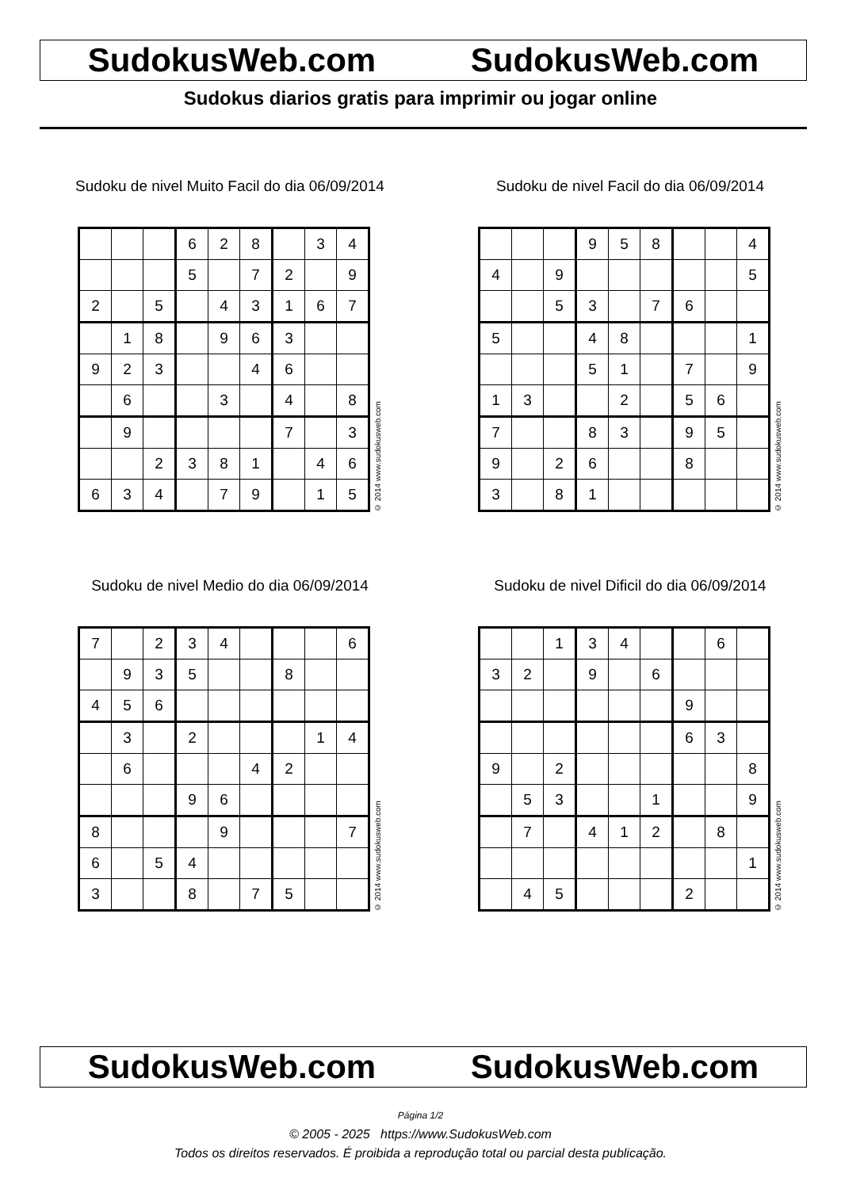SudokusWeb.com SudokusWeb.com
Sudokus diarios gratis para imprimir ou jogar online
Sudoku de nivel Muito Facil do dia 06/09/2014
| | | | 6 | 2 | 8 | | 3 | 4 |
| | | | 5 | | 7 | 2 | | 9 |
| 2 | | 5 | | 4 | 3 | 1 | 6 | 7 |
| | 1 | 8 | | 9 | 6 | 3 | | |
| 9 | 2 | 3 | | | 4 | 6 | | |
| | 6 | | | 3 | | 4 | | 8 |
| | 9 | | | | | 7 | | 3 |
| | | 2 | 3 | 8 | 1 | | 4 | 6 |
| 6 | 3 | 4 | | 7 | 9 | | 1 | 5 |
© 2014 www.sudokusweb.com
Sudoku de nivel Facil do dia 06/09/2014
| | | | 9 | 5 | 8 | | | 4 |
| 4 | | 9 | | | | | | 5 |
| | | 5 | 3 | | 7 | 6 | | |
| 5 | | | 4 | 8 | | | | 1 |
| | | | 5 | 1 | | 7 | | 9 |
| 1 | 3 | | | 2 | | 5 | 6 | |
| 7 | | | 8 | 3 | | 9 | 5 | |
| 9 | | 2 | 6 | | | 8 | | |
| 3 | | 8 | 1 | | | | | |
© 2014 www.sudokusweb.com
Sudoku de nivel Medio do dia 06/09/2014
| 7 | | 2 | 3 | 4 | | | | 6 |
| | 9 | 3 | 5 | | | 8 | | |
| 4 | 5 | 6 | | | | | | |
| | 3 | | 2 | | | | 1 | 4 |
| | 6 | | | | 4 | 2 | | |
| | | | 9 | 6 | | | | |
| 8 | | | | 9 | | | | 7 |
| 6 | | 5 | 4 | | | | | |
| 3 | | | 8 | | 7 | 5 | | |
© 2014 www.sudokusweb.com
Sudoku de nivel Dificil do dia 06/09/2014
| | | 1 | 3 | 4 | | | 6 | |
| 3 | 2 | | 9 | | 6 | | | |
| | | | | | | 9 | | |
| | | | | | | 6 | 3 | |
| 9 | | 2 | | | | | | 8 |
| | 5 | 3 | | | 1 | | | 9 |
| | 7 | | 4 | 1 | 2 | | 8 | |
| | | | | | | | | 1 |
| | 4 | 5 | | | | 2 | | |
© 2014 www.sudokusweb.com
SudokusWeb.com SudokusWeb.com
Página 1/2
© 2005 - 2025 https://www.SudokusWeb.com
Todos os direitos reservados. É proibida a reprodução total ou parcial desta publicação.